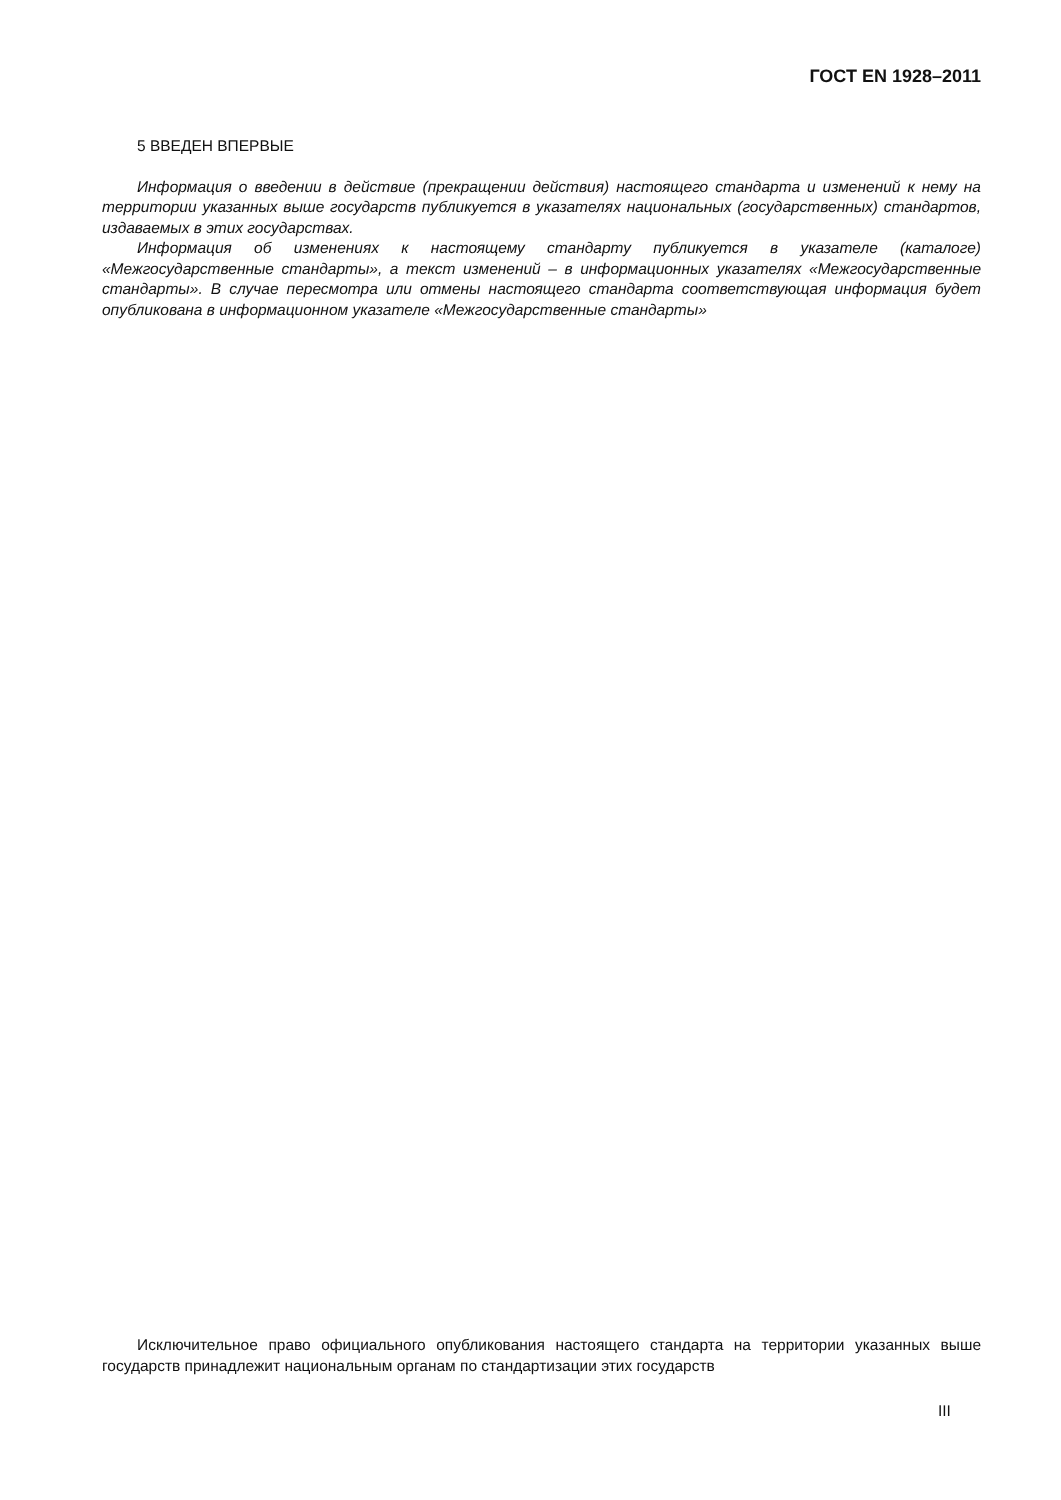ГОСТ EN 1928–2011
5 ВВЕДЕН ВПЕРВЫЕ
Информация о введении в действие (прекращении действия) настоящего стандарта и изменений к нему на территории указанных выше государств публикуется в указателях национальных (государственных) стандартов, издаваемых в этих государствах.
Информация об изменениях к настоящему стандарту публикуется в указателе (каталоге) «Межгосударственные стандарты», а текст изменений – в информационных указателях «Межгосударственные стандарты». В случае пересмотра или отмены настоящего стандарта соответствующая информация будет опубликована в информационном указателе «Межгосударственные стандарты»
Исключительное право официального опубликования настоящего стандарта на территории указанных выше государств принадлежит национальным органам по стандартизации этих государств
III